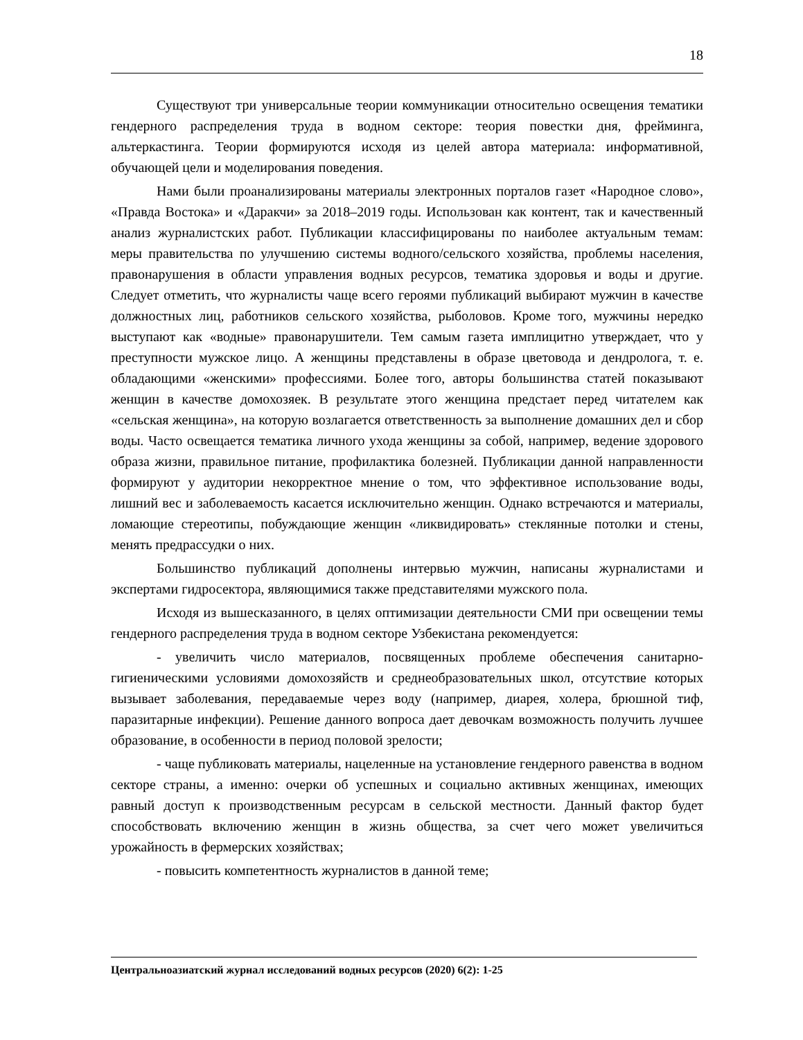18
Существуют три универсальные теории коммуникации относительно освещения тематики гендерного распределения труда в водном секторе: теория повестки дня, фрейминга, альтеркастинга. Теории формируются исходя из целей автора материала: информативной, обучающей цели и моделирования поведения.
Нами были проанализированы материалы электронных порталов газет «Народное слово», «Правда Востока» и «Даракчи» за 2018–2019 годы. Использован как контент, так и качественный анализ журналистских работ. Публикации классифицированы по наиболее актуальным темам: меры правительства по улучшению системы водного/сельского хозяйства, проблемы населения, правонарушения в области управления водных ресурсов, тематика здоровья и воды и другие. Следует отметить, что журналисты чаще всего героями публикаций выбирают мужчин в качестве должностных лиц, работников сельского хозяйства, рыболовов. Кроме того, мужчины нередко выступают как «водные» правонарушители. Тем самым газета имплицитно утверждает, что у преступности мужское лицо. А женщины представлены в образе цветовода и дендролога, т. е. обладающими «женскими» профессиями. Более того, авторы большинства статей показывают женщин в качестве домохозяек. В результате этого женщина предстает перед читателем как «сельская женщина», на которую возлагается ответственность за выполнение домашних дел и сбор воды. Часто освещается тематика личного ухода женщины за собой, например, ведение здорового образа жизни, правильное питание, профилактика болезней. Публикации данной направленности формируют у аудитории некорректное мнение о том, что эффективное использование воды, лишний вес и заболеваемость касается исключительно женщин. Однако встречаются и материалы, ломающие стереотипы, побуждающие женщин «ликвидировать» стеклянные потолки и стены, менять предрассудки о них.
Большинство публикаций дополнены интервью мужчин, написаны журналистами и экспертами гидросектора, являющимися также представителями мужского пола.
Исходя из вышесказанного, в целях оптимизации деятельности СМИ при освещении темы гендерного распределения труда в водном секторе Узбекистана рекомендуется:
- увеличить число материалов, посвященных проблеме обеспечения санитарно-гигиеническими условиями домохозяйств и среднеобразовательных школ, отсутствие которых вызывает заболевания, передаваемые через воду (например, диарея, холера, брюшной тиф, паразитарные инфекции). Решение данного вопроса дает девочкам возможность получить лучшее образование, в особенности в период половой зрелости;
- чаще публиковать материалы, нацеленные на установление гендерного равенства в водном секторе страны, а именно: очерки об успешных и социально активных женщинах, имеющих равный доступ к производственным ресурсам в сельской местности. Данный фактор будет способствовать включению женщин в жизнь общества, за счет чего может увеличиться урожайность в фермерских хозяйствах;
- повысить компетентность журналистов в данной теме;
Центральноазиатский журнал исследований водных ресурсов (2020) 6(2): 1-25